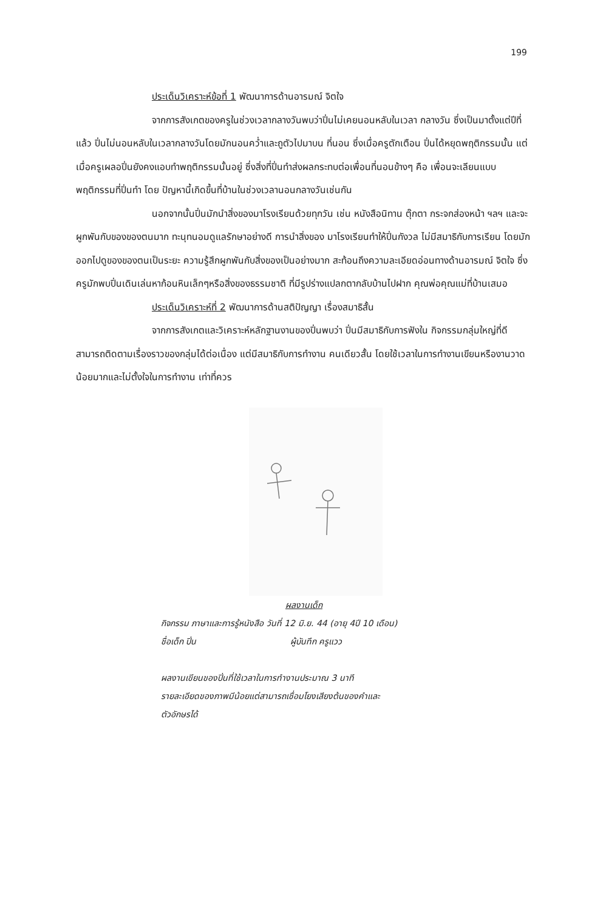199
ประเด็นวิเคราะห์ข้อที่ 1 พัฒนาการด้านอารมณ์ จิตใจ
จากการสังเกตของครูในช่วงเวลากลางวันพบว่าปิ่นไม่เคยนอนหลับในเวลา กลางวัน ซึ่งเป็นมาตั้งแต่ปีที่แล้ว ปิ่นไม่นอนหลับในเวลากลางวันโดยมักนอนคว่ำและถูตัวไปมาบน ที่นอน ซึ่งเมื่อครูตักเตือน ปิ่นได้หยุดพฤติกรรมนั้น แต่เมื่อครูเผลอปิ่นยังคงแอบทำพฤติกรรมนั้นอยู่ ซึ่งสิ่งที่ปิ่นทำส่งผลกระทบต่อเพื่อนที่นอนข้างๆ คือ เพื่อนจะเลียนแบบพฤติกรรมที่ปิ่นทำ โดย ปัญหานี้เกิดขึ้นที่บ้านในช่วงเวลานอนกลางวันเช่นกัน
นอกจากนั้นปิ่นมักนำสิ่งของมาโรงเรียนด้วยทุกวัน เช่น หนังสือนิทาน ตุ๊กตา กระจกส่องหน้า ฯลฯ และจะผูกพันกับของของตนมาก ทะนุทนอมดูแลรักษาอย่างดี การนำสิ่งของ มาโรงเรียนทำให้ปิ่นกังวล ไม่มีสมาธิกับการเรียน โดยมักออกไปดูของของตนเป็นระยะ ความรู้สึกผูกพันกับสิ่งของเป็นอย่างมาก สะท้อนถึงความละเอียดอ่อนทางด้านอารมณ์ จิตใจ ซึ่ง ครูมักพบปิ่นเดินเล่นหาก้อนหินเล็กๆหรือสิ่งของธรรมชาติ ที่มีรูปร่างแปลกตากลับบ้านไปฝาก คุณพ่อคุณแม่ที่บ้านเสมอ
ประเด็นวิเคราะห์ที่ 2 พัฒนาการด้านสติปัญญา เรื่องสมาธิสั้น
จากการสังเกตและวิเคราะห์หลักฐานงานของปิ่นพบว่า ปิ่นมีสมาธิกับการฟังใน กิจกรรมกลุ่มใหญ่ที่ดี สามารถติดตามเรื่องราวของกลุ่มได้ต่อเนื่อง แต่มีสมาธิกับการทำงาน คนเดียวสั้น โดยใช้เวลาในการทำงานเขียนหรืองานวาดน้อยมากและไม่ตั้งใจในการทำงาน เท่าที่ควร
ผลงานเด็ก
กิจกรรม ภาษาและการรู้หนังสือ วันที่ 12 มิ.ย. 44 (อายุ 4ปี 10 เดือน)
ชื่อเด็ก ปิ่น ผู้บันทึก ครูแวว
ผลงานเขียนของปิ่นที่ใช้เวลาในการทำงานประมาณ 3 นาที
รายละเอียดของภาพมีน้อยแต่สามารถเชื่อมโยงเสียงต้นของคำและ
ตัวอักษรได้